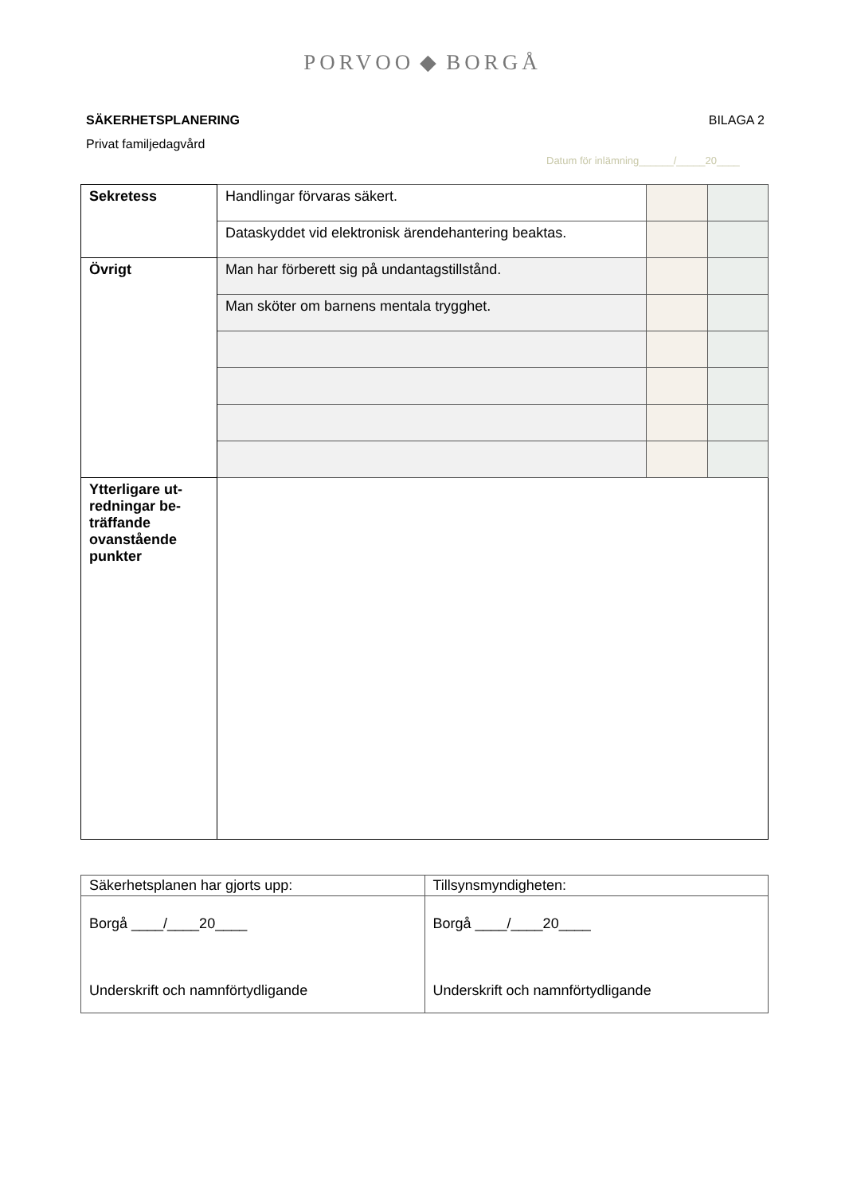PORVOO ◆ BORGÅ
SÄKERHETSPLANERING BILAGA 2
Privat familjedagvård
Datum för inlämning______/_____20____
| Sekretess | Handlingar förvaras säkert. | | |
| | Dataskyddet vid elektronisk ärendehantering beaktas. | | |
| Övrigt | Man har förberett sig på undantagstillstånd. | | |
| | Man sköter om barnens mentala trygghet. | | |
| Ytterligare ut- redningar be- träffande ovanstående punkter | | | |
| Säkerhetsplanen har gjorts upp: | Tillsynsmyndigheten: |
| Borgå ____/____20____ Underskrift och namnförtydligande | Borgå ____/____20____ Underskrift och namnförtydligande |